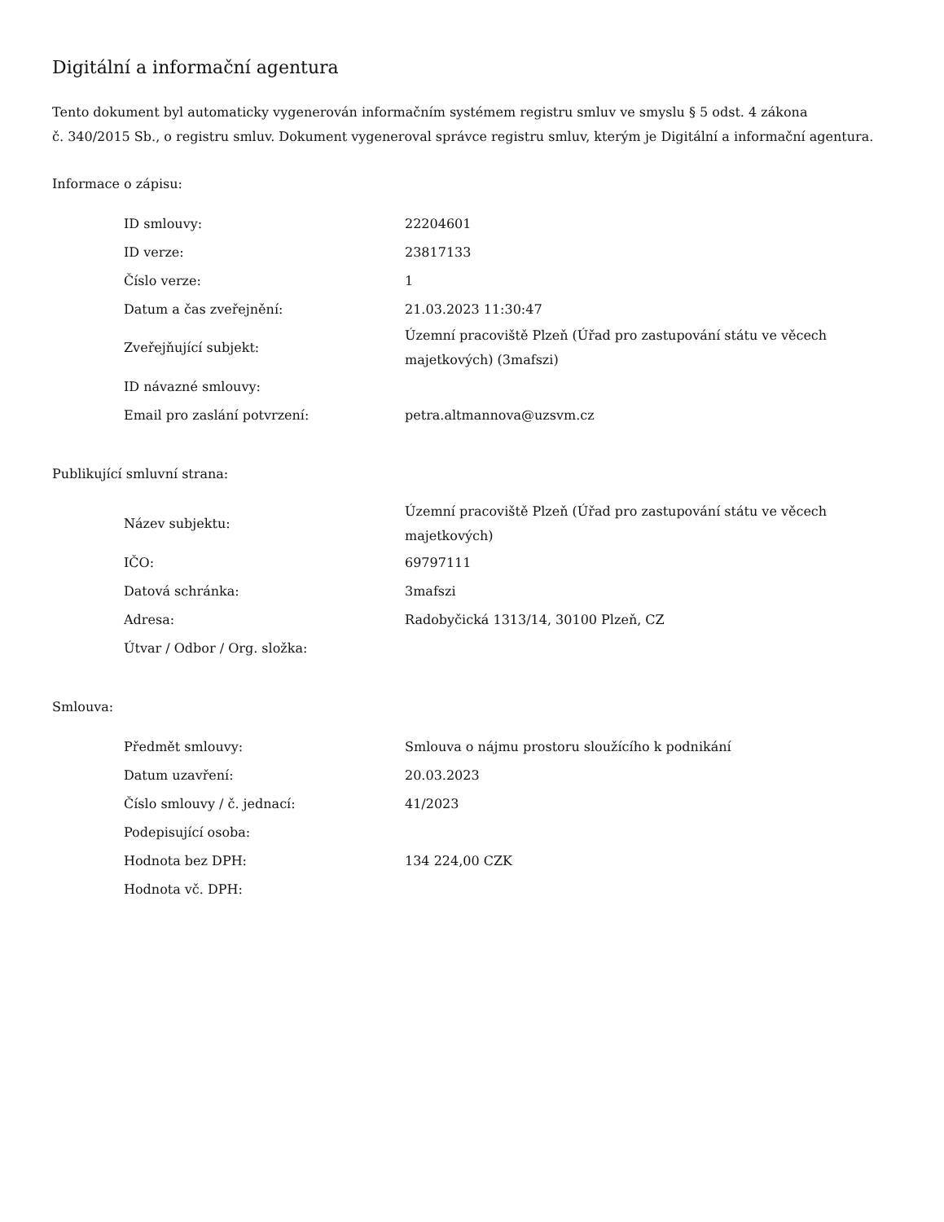Digitální a informační agentura
Tento dokument byl automaticky vygenerován informačním systémem registru smluv ve smyslu § 5 odst. 4 zákona
č. 340/2015 Sb., o registru smluv. Dokument vygeneroval správce registru smluv, kterým je Digitální a informační agentura.
Informace o zápisu:
| ID smlouvy: | 22204601 |
| ID verze: | 23817133 |
| Číslo verze: | 1 |
| Datum a čas zveřejnění: | 21.03.2023 11:30:47 |
| Zveřejňující subjekt: | Územní pracoviště Plzeň (Úřad pro zastupování státu ve věcech majetkových) (3mafszi) |
| ID návazné smlouvy: | |
| Email pro zaslání potvrzení: | petra.altmannova@uzsvm.cz |
Publikující smluvní strana:
| Název subjektu: | Územní pracoviště Plzeň (Úřad pro zastupování státu ve věcech majetkových) |
| IČO: | 69797111 |
| Datová schránka: | 3mafszi |
| Adresa: | Radobyčická 1313/14, 30100 Plzeň, CZ |
| Útvar / Odbor / Org. složka: | |
Smlouva:
| Předmět smlouvy: | Smlouva o nájmu prostoru sloužícího k podnikání |
| Datum uzavření: | 20.03.2023 |
| Číslo smlouvy / č. jednací: | 41/2023 |
| Podepisující osoba: | |
| Hodnota bez DPH: | 134 224,00 CZK |
| Hodnota vč. DPH: | |